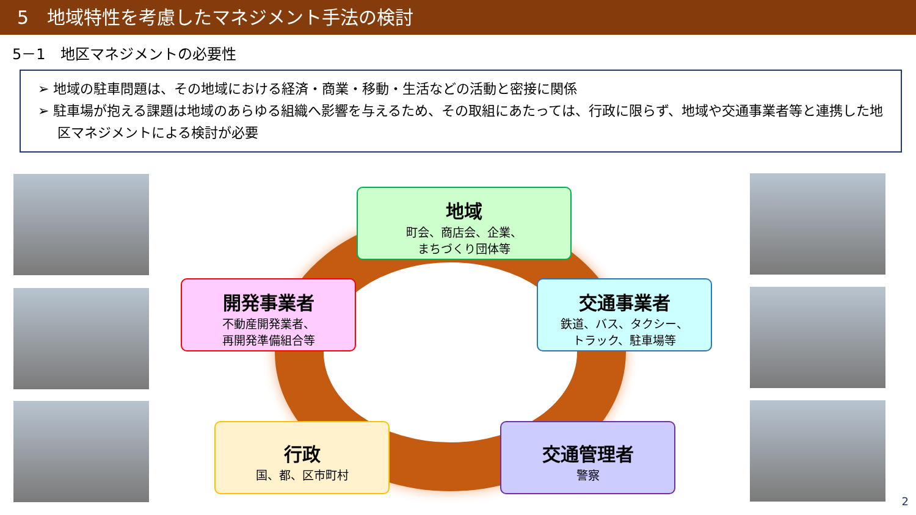5　地域特性を考慮したマネジメント手法の検討
5－1　地区マネジメントの必要性
➢ 地域の駐車問題は、その地域における経済・商業・移動・生活などの活動と密接に関係
➢ 駐車場が抱える課題は地域のあらゆる組織へ影響を与えるため、その取組にあたっては、行政に限らず、地域や交通事業者等と連携した地区マネジメントによる検討が必要
地域
町会、商店会、企業、
まちづくり団体等
開発事業者
不動産開発業者、
再開発準備組合等
交通事業者
鉄道、バス、タクシー、
トラック、駐車場等
行政
国、都、区市町村
交通管理者
警察
2